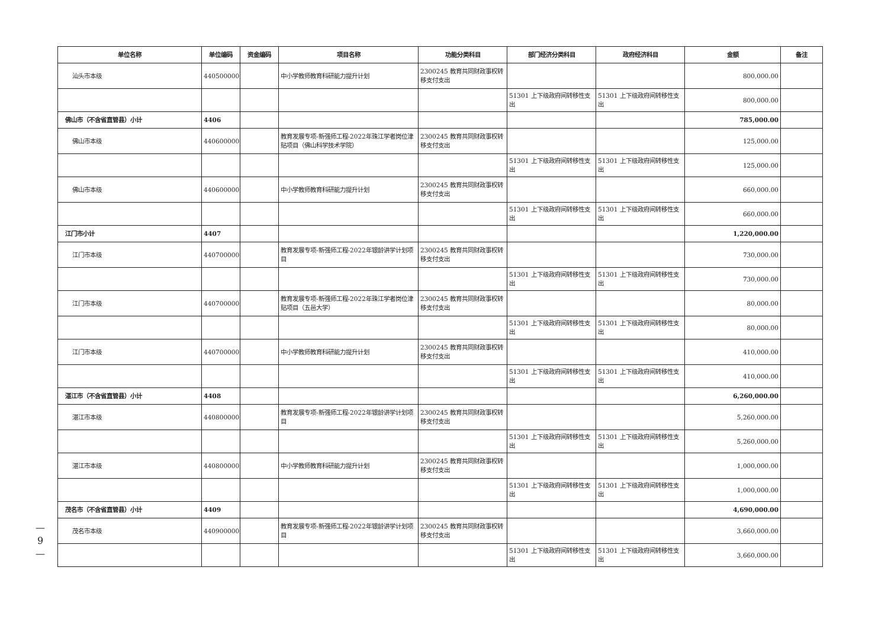| 单位名称 | 单位编码 | 资金编码 | 项目名称 | 功能分类科目 | 部门经济分类科目 | 政府经济科目 | 金额 | 备注 |
| --- | --- | --- | --- | --- | --- | --- | --- | --- |
| 汕头市本级 | 440500000 | | 中小学教师教育科研能力提升计划 | 2300245 教育共同财政事权转移支付支出 | | | 800,000.00 | |
| | | | | | 51301 上下级政府间转移性支出 | 51301 上下级政府间转移性支出 | 800,000.00 | |
| 佛山市（不含省直管县）小计 | 4406 | | | | | | 785,000.00 | |
| 佛山市本级 | 440600000 | | 教育发展专项-新强师工程-2022年珠江学者岗位津贴项目（佛山科学技术学院） | 2300245 教育共同财政事权转移支付支出 | | | 125,000.00 | |
| | | | | | 51301 上下级政府间转移性支出 | 51301 上下级政府间转移性支出 | 125,000.00 | |
| 佛山市本级 | 440600000 | | 中小学教师教育科研能力提升计划 | 2300245 教育共同财政事权转移支付支出 | | | 660,000.00 | |
| | | | | | 51301 上下级政府间转移性支出 | 51301 上下级政府间转移性支出 | 660,000.00 | |
| 江门市小计 | 4407 | | | | | | 1,220,000.00 | |
| 江门市本级 | 440700000 | | 教育发展专项-新强师工程-2022年银龄讲学计划项目 | 2300245 教育共同财政事权转移支付支出 | | | 730,000.00 | |
| | | | | | 51301 上下级政府间转移性支出 | 51301 上下级政府间转移性支出 | 730,000.00 | |
| 江门市本级 | 440700000 | | 教育发展专项-新强师工程-2022年珠江学者岗位津贴项目（五邑大学） | 2300245 教育共同财政事权转移支付支出 | | | 80,000.00 | |
| | | | | | 51301 上下级政府间转移性支出 | 51301 上下级政府间转移性支出 | 80,000.00 | |
| 江门市本级 | 440700000 | | 中小学教师教育科研能力提升计划 | 2300245 教育共同财政事权转移支付支出 | | | 410,000.00 | |
| | | | | | 51301 上下级政府间转移性支出 | 51301 上下级政府间转移性支出 | 410,000.00 | |
| 湛江市（不含省直管县）小计 | 4408 | | | | | | 6,260,000.00 | |
| 湛江市本级 | 440800000 | | 教育发展专项-新强师工程-2022年银龄讲学计划项目 | 2300245 教育共同财政事权转移支付支出 | | | 5,260,000.00 | |
| | | | | | 51301 上下级政府间转移性支出 | 51301 上下级政府间转移性支出 | 5,260,000.00 | |
| 湛江市本级 | 440800000 | | 中小学教师教育科研能力提升计划 | 2300245 教育共同财政事权转移支付支出 | | | 1,000,000.00 | |
| | | | | | 51301 上下级政府间转移性支出 | 51301 上下级政府间转移性支出 | 1,000,000.00 | |
| 茂名市（不含省直管县）小计 | 4409 | | | | | | 4,690,000.00 | |
| 茂名市本级 | 440900000 | | 教育发展专项-新强师工程-2022年银龄讲学计划项目 | 2300245 教育共同财政事权转移支付支出 | | | 3,660,000.00 | |
| | | | | | 51301 上下级政府间转移性支出 | 51301 上下级政府间转移性支出 | 3,660,000.00 | |
—
9
—